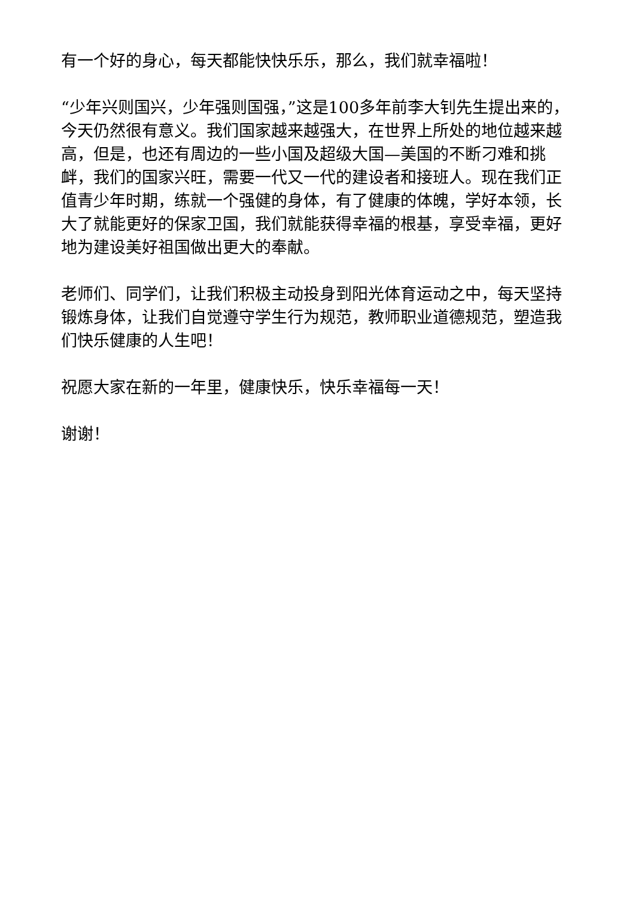有一个好的身心，每天都能快快乐乐，那么，我们就幸福啦！
“少年兴则国兴，少年强则国强，”这是100多年前李大钊先生提出来的，今天仍然很有意义。我们国家越来越强大，在世界上所处的地位越来越高，但是，也还有周边的一些小国及超级大国—美国的不断刁难和挑衅，我们的国家兴旺，需要一代又一代的建设者和接班人。现在我们正值青少年时期，练就一个强健的身体，有了健康的体魄，学好本领，长大了就能更好的保家卫国，我们就能获得幸福的根基，享受幸福，更好地为建设美好祖国做出更大的奉献。
老师们、同学们，让我们积极主动投身到阳光体育运动之中，每天坚持锻炼身体，让我们自觉遵守学生行为规范，教师职业道德规范，塑造我们快乐健康的人生吧！
祝愿大家在新的一年里，健康快乐，快乐幸福每一天！
谢谢！